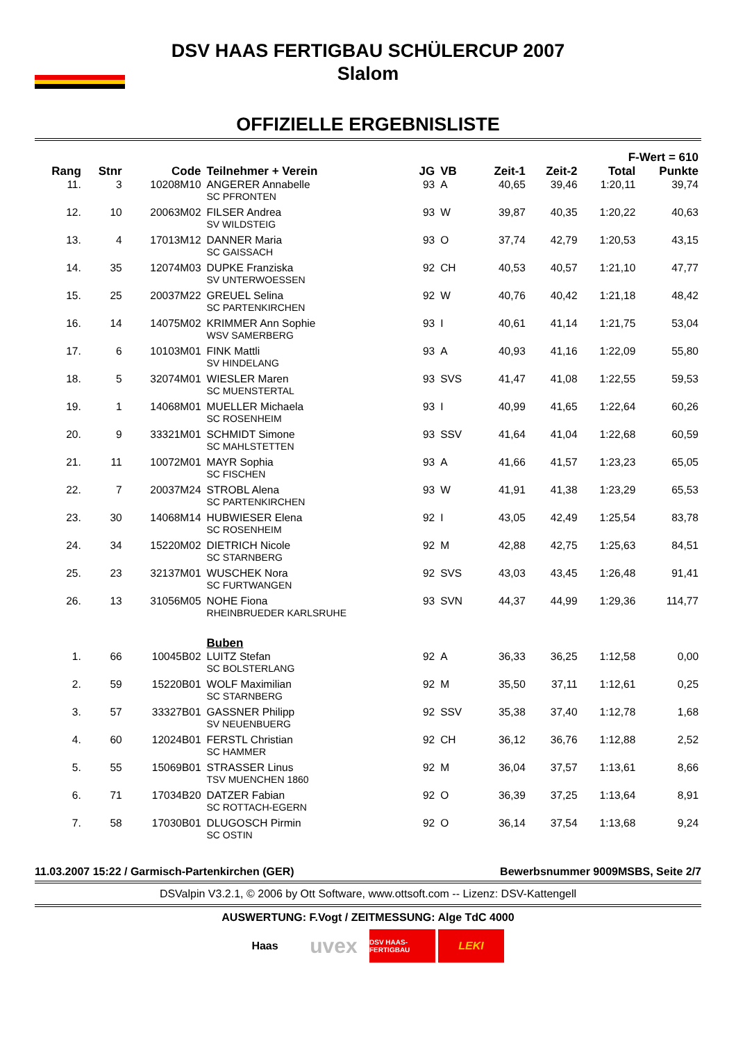DSV HAAS FERTIGBAU SCHÜLERCUP 2007
Slalom
OFFIZIELLE ERGEBNISLISTE
| | | | | | | | | F-Wert = 610 | |
| --- | --- | --- | --- | --- | --- | --- | --- | --- | --- |
| Rang | Stnr | Code | Teilnehmer + Verein | JG | VB | Zeit-1 | Zeit-2 | Total | Punkte |
| 11. | 3 | 10208M10 | ANGERER Annabelle SC PFRONTEN | 93 | A | 40,65 | 39,46 | 1:20,11 | 39,74 |
| 12. | 10 | 20063M02 | FILSER Andrea SV WILDSTEIG | 93 | W | 39,87 | 40,35 | 1:20,22 | 40,63 |
| 13. | 4 | 17013M12 | DANNER Maria SC GAISSACH | 93 | O | 37,74 | 42,79 | 1:20,53 | 43,15 |
| 14. | 35 | 12074M03 | DUPKE Franziska SV UNTERWOESSEN | 92 | CH | 40,53 | 40,57 | 1:21,10 | 47,77 |
| 15. | 25 | 20037M22 | GREUEL Selina SC PARTENKIRCHEN | 92 | W | 40,76 | 40,42 | 1:21,18 | 48,42 |
| 16. | 14 | 14075M02 | KRIMMER Ann Sophie WSV SAMERBERG | 93 | I | 40,61 | 41,14 | 1:21,75 | 53,04 |
| 17. | 6 | 10103M01 | FINK Mattli SV HINDELANG | 93 | A | 40,93 | 41,16 | 1:22,09 | 55,80 |
| 18. | 5 | 32074M01 | WIESLER Maren SC MUENSTERTAL | 93 | SVS | 41,47 | 41,08 | 1:22,55 | 59,53 |
| 19. | 1 | 14068M01 | MUELLER Michaela SC ROSENHEIM | 93 | I | 40,99 | 41,65 | 1:22,64 | 60,26 |
| 20. | 9 | 33321M01 | SCHMIDT Simone SC MAHLSTETTEN | 93 | SSV | 41,64 | 41,04 | 1:22,68 | 60,59 |
| 21. | 11 | 10072M01 | MAYR Sophia SC FISCHEN | 93 | A | 41,66 | 41,57 | 1:23,23 | 65,05 |
| 22. | 7 | 20037M24 | STROBL Alena SC PARTENKIRCHEN | 93 | W | 41,91 | 41,38 | 1:23,29 | 65,53 |
| 23. | 30 | 14068M14 | HUBWIESER Elena SC ROSENHEIM | 92 | I | 43,05 | 42,49 | 1:25,54 | 83,78 |
| 24. | 34 | 15220M02 | DIETRICH Nicole SC STARNBERG | 92 | M | 42,88 | 42,75 | 1:25,63 | 84,51 |
| 25. | 23 | 32137M01 | WUSCHEK Nora SC FURTWANGEN | 92 | SVS | 43,03 | 43,45 | 1:26,48 | 91,41 |
| 26. | 13 | 31056M05 | NOHE Fiona RHEINBRUEDER KARLSRUHE | 93 | SVN | 44,37 | 44,99 | 1:29,36 | 114,77 |
| | | | Buben | | | | | | |
| 1. | 66 | 10045B02 | LUITZ Stefan SC BOLSTERLANG | 92 | A | 36,33 | 36,25 | 1:12,58 | 0,00 |
| 2. | 59 | 15220B01 | WOLF Maximilian SC STARNBERG | 92 | M | 35,50 | 37,11 | 1:12,61 | 0,25 |
| 3. | 57 | 33327B01 | GASSNER Philipp SV NEUENBUERG | 92 | SSV | 35,38 | 37,40 | 1:12,78 | 1,68 |
| 4. | 60 | 12024B01 | FERSTL Christian SC HAMMER | 92 | CH | 36,12 | 36,76 | 1:12,88 | 2,52 |
| 5. | 55 | 15069B01 | STRASSER Linus TSV MUENCHEN 1860 | 92 | M | 36,04 | 37,57 | 1:13,61 | 8,66 |
| 6. | 71 | 17034B20 | DATZER Fabian SC ROTTACH-EGERN | 92 | O | 36,39 | 37,25 | 1:13,64 | 8,91 |
| 7. | 58 | 17030B01 | DLUGOSCH Pirmin SC OSTIN | 92 | O | 36,14 | 37,54 | 1:13,68 | 9,24 |
11.03.2007 15:22 / Garmisch-Partenkirchen (GER) Bewerbsnummer 9009MSBS, Seite 2/7
DSValpin V3.2.1, © 2006 by Ott Software, www.ottsoft.com -- Lizenz: DSV-Kattengell
AUSWERTUNG: F.Vogt / ZEITMESSUNG: Alge TdC 4000
Haas
uvex
DSV HAAS-FERTIGBAU
LEKI